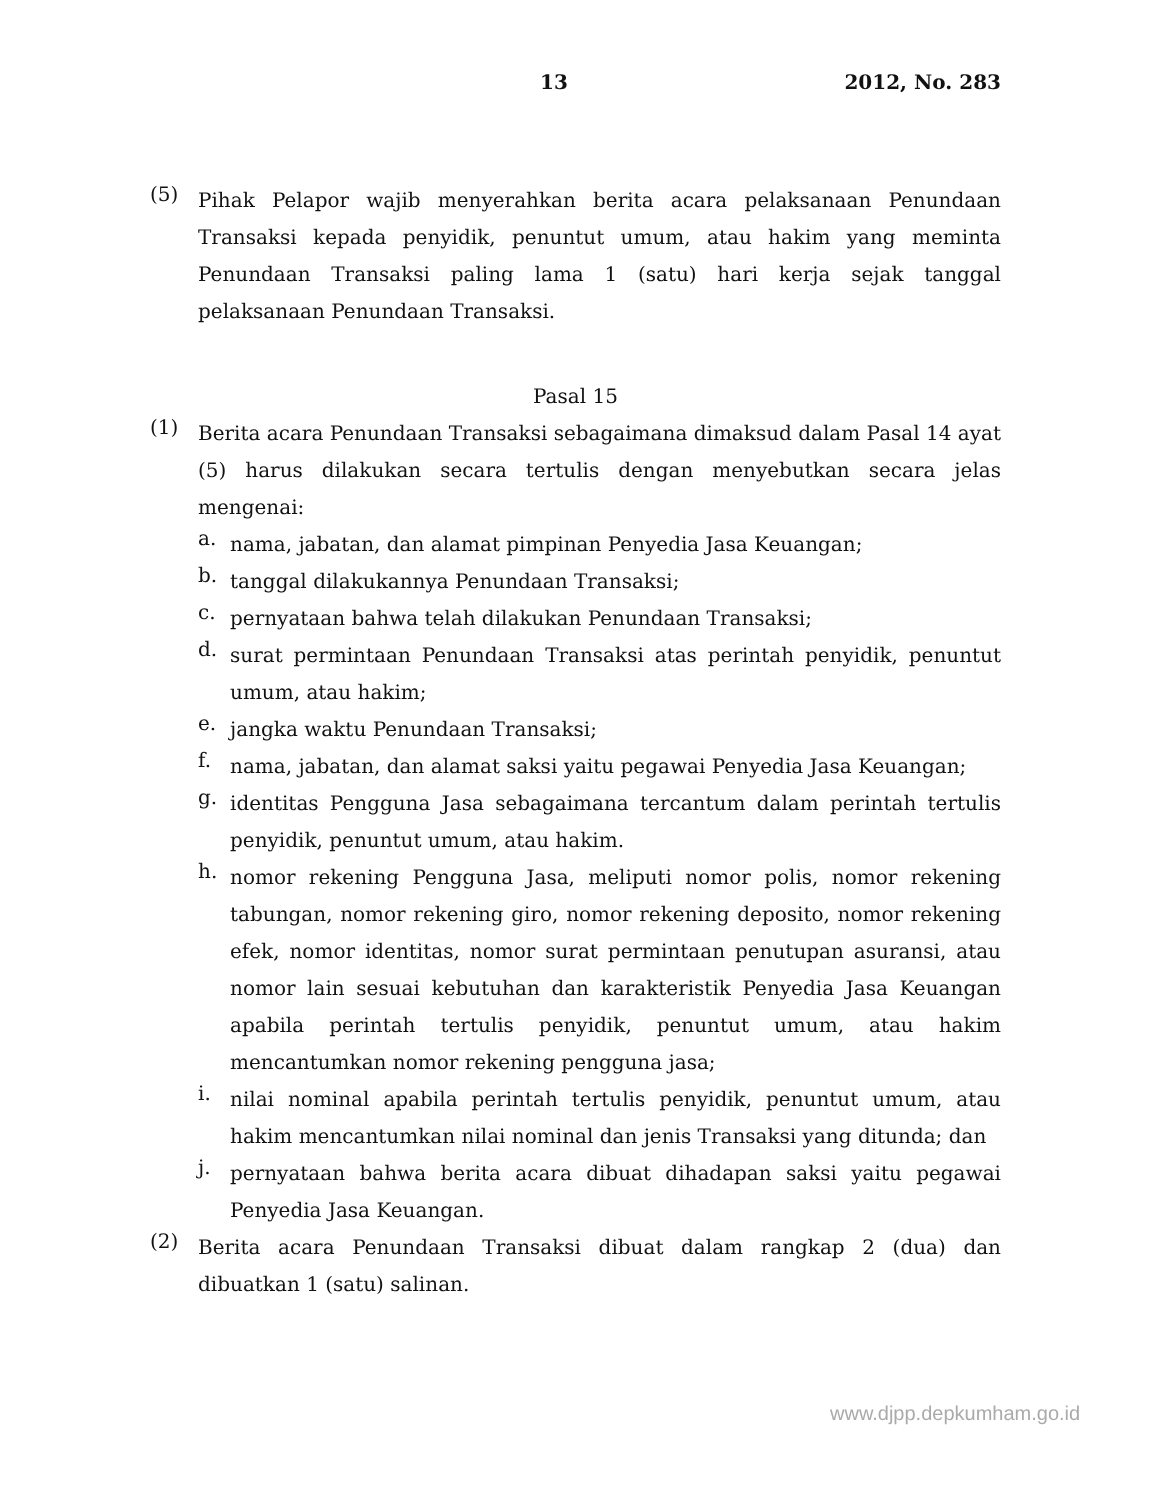13 2012, No. 283
(5)
Pihak Pelapor wajib menyerahkan berita acara pelaksanaan Penundaan Transaksi kepada penyidik, penuntut umum, atau hakim yang meminta Penundaan Transaksi paling lama 1 (satu) hari kerja sejak tanggal pelaksanaan Penundaan Transaksi.
Pasal 15
(1)
Berita acara Penundaan Transaksi sebagaimana dimaksud dalam Pasal 14 ayat (5) harus dilakukan secara tertulis dengan menyebutkan secara jelas mengenai:
a.
nama, jabatan, dan alamat pimpinan Penyedia Jasa Keuangan;
b.
tanggal dilakukannya Penundaan Transaksi;
c.
pernyataan bahwa telah dilakukan Penundaan Transaksi;
d.
surat permintaan Penundaan Transaksi atas perintah penyidik, penuntut umum, atau hakim;
e.
jangka waktu Penundaan Transaksi;
f.
nama, jabatan, dan alamat saksi yaitu pegawai Penyedia Jasa Keuangan;
g.
identitas Pengguna Jasa sebagaimana tercantum dalam perintah tertulis penyidik, penuntut umum, atau hakim.
h.
nomor rekening Pengguna Jasa, meliputi nomor polis, nomor rekening tabungan, nomor rekening giro, nomor rekening deposito, nomor rekening efek, nomor identitas, nomor surat permintaan penutupan asuransi, atau nomor lain sesuai kebutuhan dan karakteristik Penyedia Jasa Keuangan apabila perintah tertulis penyidik, penuntut umum, atau hakim mencantumkan nomor rekening pengguna jasa;
i.
nilai nominal apabila perintah tertulis penyidik, penuntut umum, atau hakim mencantumkan nilai nominal dan jenis Transaksi yang ditunda; dan
j.
pernyataan bahwa berita acara dibuat dihadapan saksi yaitu pegawai Penyedia Jasa Keuangan.
(2)
Berita acara Penundaan Transaksi dibuat dalam rangkap 2 (dua) dan dibuatkan 1 (satu) salinan.
www.djpp.depkumham.go.id